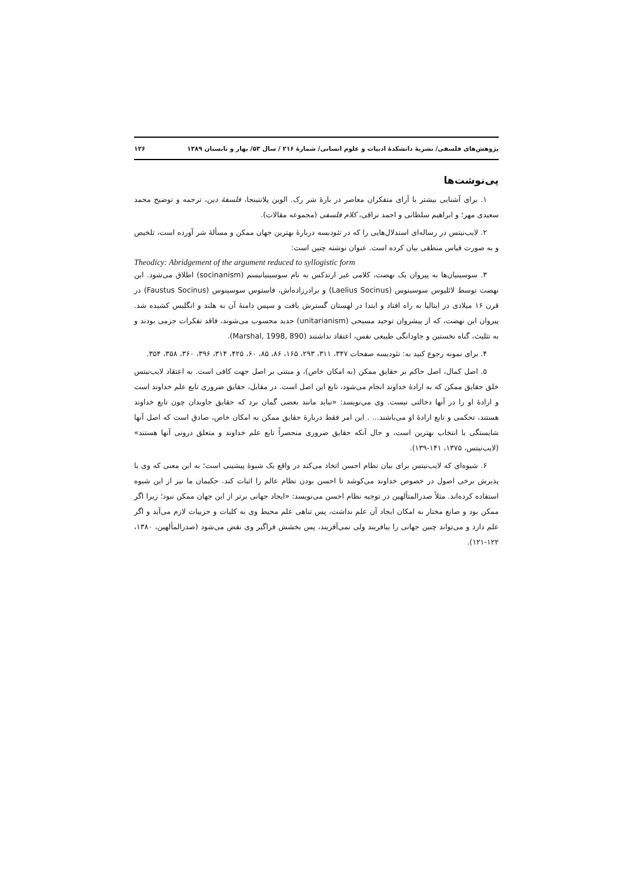پژوهش‌های فلسفی/ نشریهٔ دانشکدهٔ ادبیات و علوم انسانی/ شمارهٔ ۲۱۶ / سال ۵۳/ بهار و تابستان ۱۳۸۹ ۱۲۶
پی‌نوشت‌ها
۱. برای آشنایی بیشتر با آرای متفکران معاصر در بارهٔ شر رک. الوین پلانتینجا، فلسفهٔ دین، ترجمه و توضیح محمد سعیدی مهر؛ و ابراهیم سلطانی و احمد نراقی، کلام فلسفی (مجموعه مقالات).
۲. لایب‌نیتس در رساله‌ای استدلال‌هایی را که در تئودیسه دربارهٔ بهترین جهان ممکن و مسألهٔ شر آورده است، تلخیص و به صورت قیاس منطقی بیان کرده است. عنوان نوشته چنین است:
Theodicy: Abridgement of the argument reduced to syllogistic form
۳. سوسینیان‌ها به پیروان یک نهضت، کلامی غیر ارتدکس به نام سوسینیانیسم (socinanism) اطلاق می‌شود. این نهضت توسط لائلیوس سوسینوس (Laelius Socinus) و برادرزاده‌اش، فاستوس سوسینوس (Faustus Socinus) در قرن ۱۶ میلادی در ایتالیا به راه افتاد و ابتدا در لهستان گسترش یافت و سپس دامنهٔ آن به هلند و انگلیس کشیده شد. پیروان این نهضت، که از پیشروان توحید مسیحی (unitarianism) جدید محسوب می‌شوند، فاقد تفکرات جزمی بودند و به تثلیث، گناه نخستین و جاودانگی طبیعی نفس، اعتقاد نداشتند (Marshal, 1998, 890).
۴. برای نمونه رجوع کنید به: تئودیسه صفحات ۳۴۷، ۳۱۱، ۲۹۳، ۱۶۵، ۸۶، ۸۵، ۶۰، ۴۲۵، ۳۱۴، ۳۹۶، ۳۶۰، ۳۵۸، ۳۵۴.
۵. اصل کمال، اصل حاکم بر حقایق ممکن (به امکان خاص)، و مبتنی بر اصل جهت کافی است. به اعتقاد لایب‌نیتس خلق حقایق ممکن که به ارادهٔ خداوند انجام می‌شود، تابع این اصل است. در مقابل، حقایق ضروری تابع علم خداوند است و ارادهٔ او را در آنها دخالتی نیست. وی می‌نویسد: «نباید مانند بعضی گمان برد که حقایق جاویدان چون تابع خداوند هستند، تحکمی و تابع ارادهٔ او می‌باشند... . این امر فقط دربارهٔ حقایق ممکن به امکان خاص، صادق است که اصل آنها شایستگی یا انتخاب بهترین است، و حال آنکه حقایق ضروری منحصراً تابع علم خداوند و متعلق درونی آنها هستند» (لایب‌نیتس، ۱۳۷۵، ۱۴۱-۱۳۹).
۶. شیوه‌ای که لایب‌نیتس برای بیان نظام احسن اتخاذ می‌کند در واقع یک شیوهٔ پیشینی است؛ به این معنی که وی با پذیرش برخی اصول در خصوص خداوند می‌کوشد تا احسن بودن نظام عالم را اثبات کند. حکیمان ما نیز از این شیوه استفاده کرده‌اند. مثلاً صدرالمتألهین در توجیه نظام احسن می‌نویسد: «ایجاد جهانی برتر از این جهان ممکن نبود؛ زیرا اگر ممکن بود و صانع مختار به امکان ایجاد آن علم نداشت، پس تناهی علم محیط وی به کلیات و جزییات لازم می‌آید و اگر علم دارد و می‌تواند چنین جهانی را بیافریند ولی نمی‌آفریند، پس بخشش فراگیر وی نقض می‌شود (صدرالمألهین، ۱۳۸۰، ۱۲۲-۱۲۱).